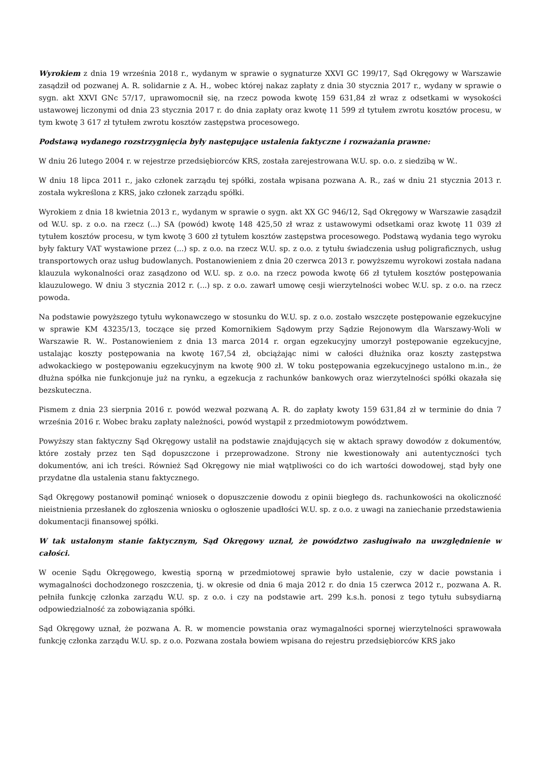Wyrokiem z dnia 19 września 2018 r., wydanym w sprawie o sygnaturze XXVI GC 199/17, Sąd Okręgowy w Warszawie zasądził od pozwanej A. R. solidarnie z A. H., wobec której nakaz zapłaty z dnia 30 stycznia 2017 r., wydany w sprawie o sygn. akt XXVI GNc 57/17, uprawomocnił się, na rzecz powoda kwotę 159 631,84 zł wraz z odsetkami w wysokości ustawowej liczonymi od dnia 23 stycznia 2017 r. do dnia zapłaty oraz kwotę 11 599 zł tytułem zwrotu kosztów procesu, w tym kwotę 3 617 zł tytułem zwrotu kosztów zastępstwa procesowego.
Podstawą wydanego rozstrzygnięcia były następujące ustalenia faktyczne i rozważania prawne:
W dniu 26 lutego 2004 r. w rejestrze przedsiębiorców KRS, została zarejestrowana W.U. sp. o.o. z siedzibą w W..
W dniu 18 lipca 2011 r., jako członek zarządu tej spółki, została wpisana pozwana A. R., zaś w dniu 21 stycznia 2013 r. została wykreślona z KRS, jako członek zarządu spółki.
Wyrokiem z dnia 18 kwietnia 2013 r., wydanym w sprawie o sygn. akt XX GC 946/12, Sąd Okręgowy w Warszawie zasądził od W.U. sp. z o.o. na rzecz (...) SA (powód) kwotę 148 425,50 zł wraz z ustawowymi odsetkami oraz kwotę 11 039 zł tytułem kosztów procesu, w tym kwotę 3 600 zł tytułem kosztów zastępstwa procesowego. Podstawą wydania tego wyroku były faktury VAT wystawione przez (...) sp. z o.o. na rzecz W.U. sp. z o.o. z tytułu świadczenia usług poligraficznych, usług transportowych oraz usług budowlanych. Postanowieniem z dnia 20 czerwca 2013 r. powyższemu wyrokowi została nadana klauzula wykonalności oraz zasądzono od W.U. sp. z o.o. na rzecz powoda kwotę 66 zł tytułem kosztów postępowania klauzulowego. W dniu 3 stycznia 2012 r. (...) sp. z o.o. zawarł umowę cesji wierzytelności wobec W.U. sp. z o.o. na rzecz powoda.
Na podstawie powyższego tytułu wykonawczego w stosunku do W.U. sp. z o.o. zostało wszczęte postępowanie egzekucyjne w sprawie KM 43235/13, toczące się przed Komornikiem Sądowym przy Sądzie Rejonowym dla Warszawy-Woli w Warszawie R. W.. Postanowieniem z dnia 13 marca 2014 r. organ egzekucyjny umorzył postępowanie egzekucyjne, ustalając koszty postępowania na kwotę 167,54 zł, obciążając nimi w całości dłużnika oraz koszty zastępstwa adwokackiego w postępowaniu egzekucyjnym na kwotę 900 zł. W toku postępowania egzekucyjnego ustalono m.in., że dłużna spółka nie funkcjonuje już na rynku, a egzekucja z rachunków bankowych oraz wierzytelności spółki okazała się bezskuteczna.
Pismem z dnia 23 sierpnia 2016 r. powód wezwał pozwaną A. R. do zapłaty kwoty 159 631,84 zł w terminie do dnia 7 września 2016 r. Wobec braku zapłaty należności, powód wystąpił z przedmiotowym powództwem.
Powyższy stan faktyczny Sąd Okręgowy ustalił na podstawie znajdujących się w aktach sprawy dowodów z dokumentów, które zostały przez ten Sąd dopuszczone i przeprowadzone. Strony nie kwestionowały ani autentyczności tych dokumentów, ani ich treści. Również Sąd Okręgowy nie miał wątpliwości co do ich wartości dowodowej, stąd były one przydatne dla ustalenia stanu faktycznego.
Sąd Okręgowy postanowił pominąć wniosek o dopuszczenie dowodu z opinii biegłego ds. rachunkowości na okoliczność nieistnienia przesłanek do zgłoszenia wniosku o ogłoszenie upadłości W.U. sp. z o.o. z uwagi na zaniechanie przedstawienia dokumentacji finansowej spółki.
W tak ustalonym stanie faktycznym, Sąd Okręgowy uznał, że powództwo zasługiwało na uwzględnienie w całości.
W ocenie Sądu Okręgowego, kwestią sporną w przedmiotowej sprawie było ustalenie, czy w dacie powstania i wymagalności dochodzonego roszczenia, tj. w okresie od dnia 6 maja 2012 r. do dnia 15 czerwca 2012 r., pozwana A. R. pełniła funkcję członka zarządu W.U. sp. z o.o. i czy na podstawie art. 299 k.s.h. ponosi z tego tytułu subsydiarną odpowiedzialność za zobowiązania spółki.
Sąd Okręgowy uznał, że pozwana A. R. w momencie powstania oraz wymagalności spornej wierzytelności sprawowała funkcję członka zarządu W.U. sp. z o.o. Pozwana została bowiem wpisana do rejestru przedsiębiorców KRS jako